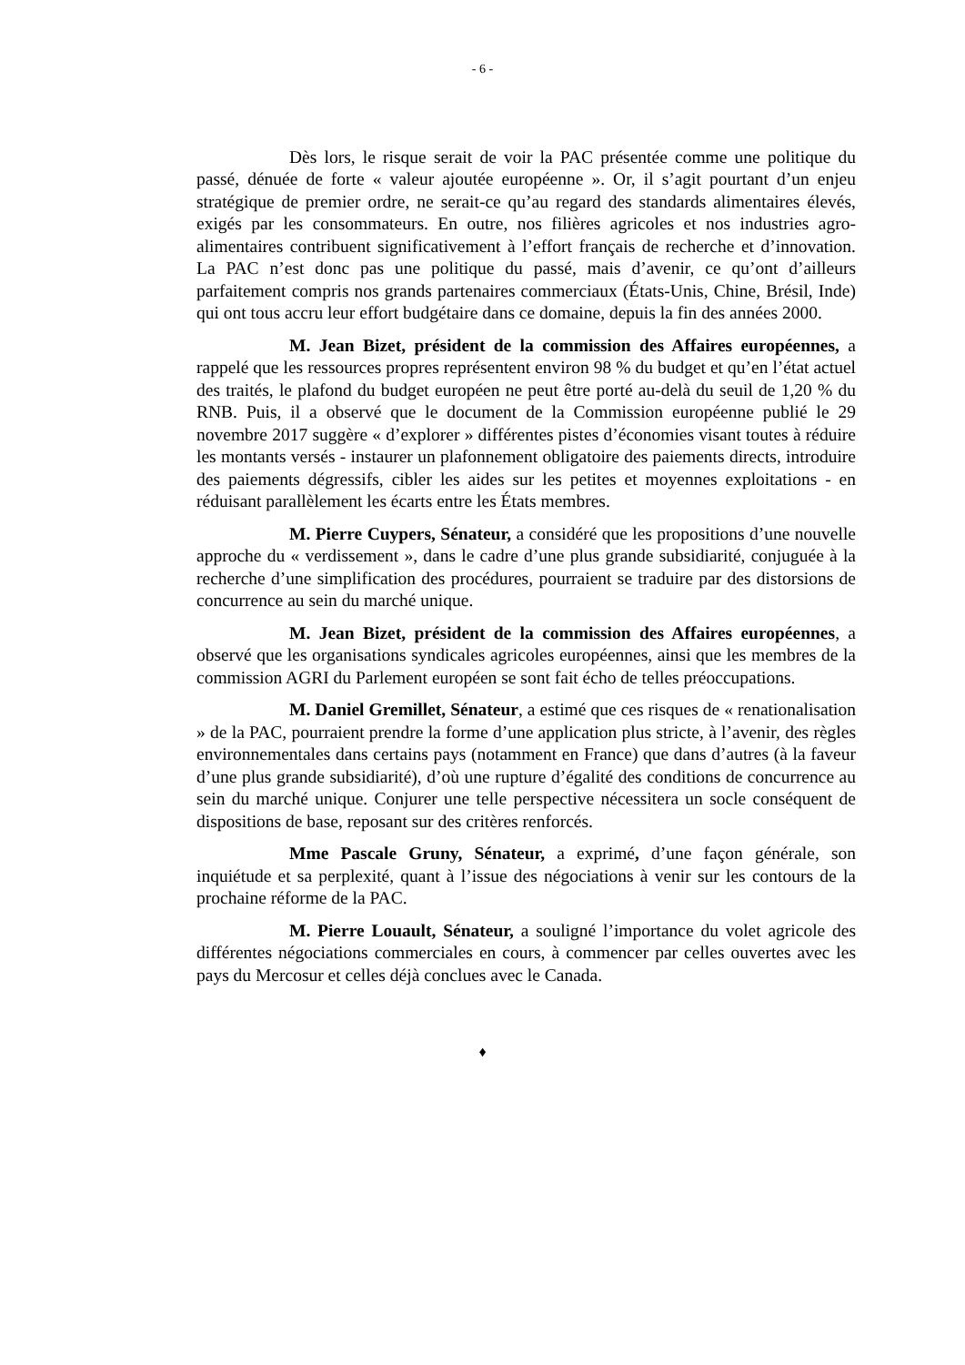- 6 -
Dès lors, le risque serait de voir la PAC présentée comme une politique du passé, dénuée de forte « valeur ajoutée européenne ». Or, il s’agit pourtant d’un enjeu stratégique de premier ordre, ne serait-ce qu’au regard des standards alimentaires élevés, exigés par les consommateurs. En outre, nos filières agricoles et nos industries agro-alimentaires contribuent significativement à l’effort français de recherche et d’innovation. La PAC n’est donc pas une politique du passé, mais d’avenir, ce qu’ont d’ailleurs parfaitement compris nos grands partenaires commerciaux (États-Unis, Chine, Brésil, Inde) qui ont tous accru leur effort budgétaire dans ce domaine, depuis la fin des années 2000.
M. Jean Bizet, président de la commission des Affaires européennes, a rappelé que les ressources propres représentent environ 98 % du budget et qu’en l’état actuel des traités, le plafond du budget européen ne peut être porté au-delà du seuil de 1,20 % du RNB. Puis, il a observé que le document de la Commission européenne publié le 29 novembre 2017 suggère « d’explorer » différentes pistes d’économies visant toutes à réduire les montants versés - instaurer un plafonnement obligatoire des paiements directs, introduire des paiements dégressifs, cibler les aides sur les petites et moyennes exploitations - en réduisant parallèlement les écarts entre les États membres.
M. Pierre Cuypers, Sénateur, a considéré que les propositions d’une nouvelle approche du « verdissement », dans le cadre d’une plus grande subsidiarité, conjuguée à la recherche d’une simplification des procédures, pourraient se traduire par des distorsions de concurrence au sein du marché unique.
M. Jean Bizet, président de la commission des Affaires européennes, a observé que les organisations syndicales agricoles européennes, ainsi que les membres de la commission AGRI du Parlement européen se sont fait écho de telles préoccupations.
M. Daniel Gremillet, Sénateur, a estimé que ces risques de « renationalisation » de la PAC, pourraient prendre la forme d’une application plus stricte, à l’avenir, des règles environnementales dans certains pays (notamment en France) que dans d’autres (à la faveur d’une plus grande subsidiarité), d’où une rupture d’égalité des conditions de concurrence au sein du marché unique. Conjurer une telle perspective nécessitera un socle conséquent de dispositions de base, reposant sur des critères renforcés.
Mme Pascale Gruny, Sénateur, a exprimé, d’une façon générale, son inquiétude et sa perplexité, quant à l’issue des négociations à venir sur les contours de la prochaine réforme de la PAC.
M. Pierre Louault, Sénateur, a souligné l’importance du volet agricole des différentes négociations commerciales en cours, à commencer par celles ouvertes avec les pays du Mercosur et celles déjà conclues avec le Canada.
♦